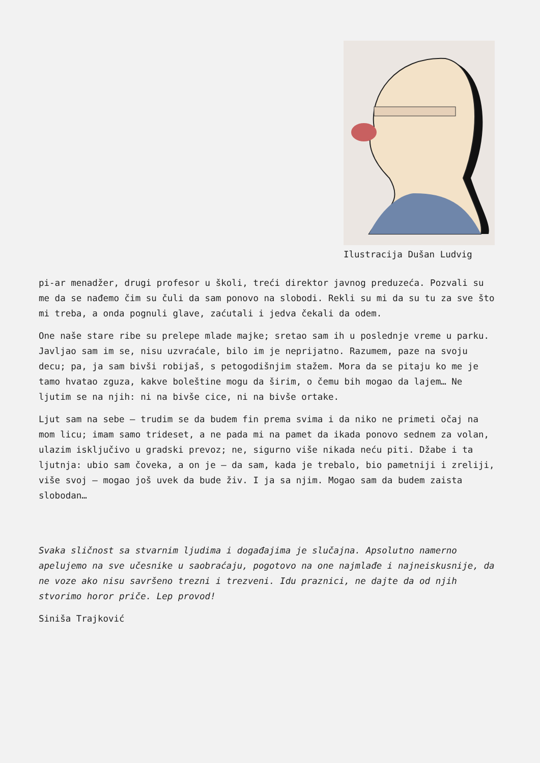Ilustracija Dušan Ludvig
pi-ar menadžer, drugi profesor u školi, treći direktor javnog preduzeća. Pozvali su me da se nađemo čim su čuli da sam ponovo na slobodi. Rekli su mi da su tu za sve što mi treba, a onda pognuli glave, zaćutali i jedva čekali da odem.
One naše stare ribe su prelepe mlade majke; sretao sam ih u poslednje vreme u parku. Javljao sam im se, nisu uzvraćale, bilo im je neprijatno. Razumem, paze na svoju decu; pa, ja sam bivši robijaš, s petogodišnjim stažem. Mora da se pitaju ko me je tamo hvatao zguza, kakve boleštine mogu da širim, o čemu bih mogao da lajem… Ne ljutim se na njih: ni na bivše cice, ni na bivše ortake.
Ljut sam na sebe – trudim se da budem fin prema svima i da niko ne primeti očaj na mom licu; imam samo trideset, a ne pada mi na pamet da ikada ponovo sednem za volan, ulazim isključivo u gradski prevoz; ne, sigurno više nikada neću piti. Džabe i ta ljutnja: ubio sam čoveka, a on je – da sam, kada je trebalo, bio pametniji i zreliji, više svoj – mogao još uvek da bude živ. I ja sa njim. Mogao sam da budem zaista slobodan…
Svaka sličnost sa stvarnim ljudima i događajima je slučajna. Apsolutno namerno apelujemo na sve učesnike u saobraćaju, pogotovo na one najmlađe i najneiskusnije, da ne voze ako nisu savršeno trezni i trezveni. Idu praznici, ne dajte da od njih stvorimo horor priče. Lep provod!
Siniša Trajković